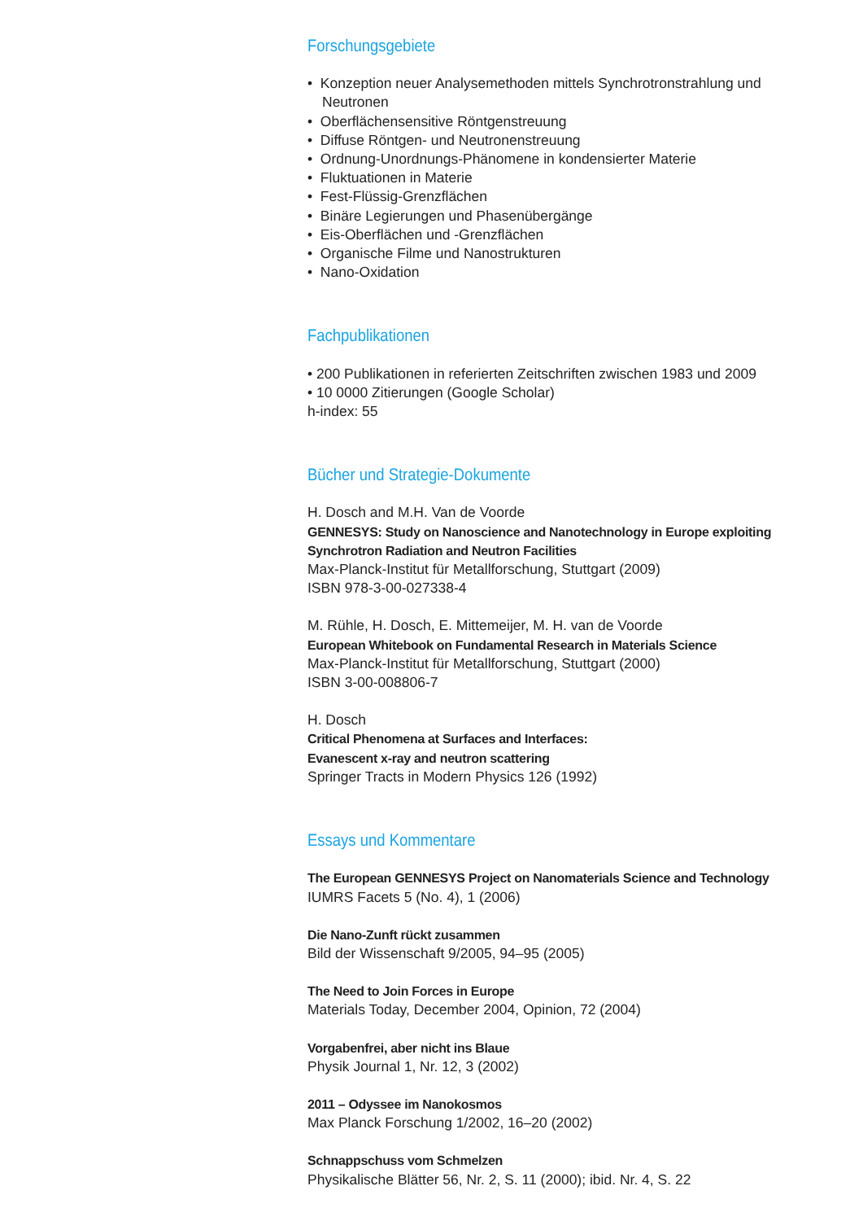Forschungsgebiete
• Konzeption neuer Analysemethoden mittels Synchrotronstrahlung und Neutronen
• Oberflächensensitive Röntgenstreuung
• Diffuse Röntgen- und Neutronenstreuung
• Ordnung-Unordnungs-Phänomene in kondensierter Materie
• Fluktuationen in Materie
• Fest-Flüssig-Grenzflächen
• Binäre Legierungen und Phasenübergänge
• Eis-Oberflächen und -Grenzflächen
• Organische Filme und Nanostrukturen
• Nano-Oxidation
Fachpublikationen
• 200 Publikationen in referierten Zeitschriften zwischen 1983 und 2009
• 10 0000 Zitierungen (Google Scholar)
h-index: 55
Bücher und Strategie-Dokumente
H. Dosch and M.H. Van de Voorde
GENNESYS: Study on Nanoscience and Nanotechnology in Europe exploiting Synchrotron Radiation and Neutron Facilities
Max-Planck-Institut für Metallforschung, Stuttgart (2009)
ISBN 978-3-00-027338-4
M. Rühle, H. Dosch, E. Mittemeijer, M. H. van de Voorde
European Whitebook on Fundamental Research in Materials Science
Max-Planck-Institut für Metallforschung, Stuttgart (2000)
ISBN 3-00-008806-7
H. Dosch
Critical Phenomena at Surfaces and Interfaces:
Evanescent x-ray and neutron scattering
Springer Tracts in Modern Physics 126 (1992)
Essays und Kommentare
The European GENNESYS Project on Nanomaterials Science and Technology
IUMRS Facets 5 (No. 4), 1 (2006)
Die Nano-Zunft rückt zusammen
Bild der Wissenschaft 9/2005, 94–95 (2005)
The Need to Join Forces in Europe
Materials Today, December 2004, Opinion, 72 (2004)
Vorgabenfrei, aber nicht ins Blaue
Physik Journal 1, Nr. 12, 3 (2002)
2011 – Odyssee im Nanokosmos
Max Planck Forschung 1/2002, 16–20 (2002)
Schnappschuss vom Schmelzen
Physikalische Blätter 56, Nr. 2, S. 11 (2000); ibid. Nr. 4, S. 22